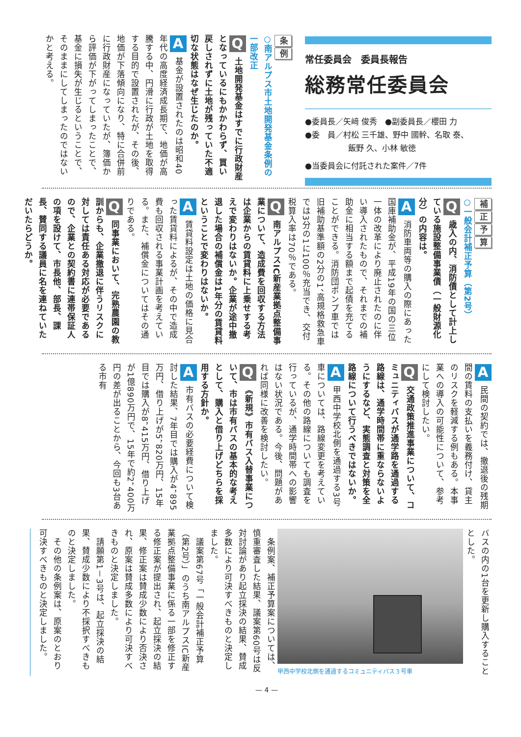常任委員会　委員長報告
総務常任委員会
●委員長／矢﨑 俊秀　●副委員長／櫻田 力
●委　員／村松 三千雄、野中 國幹、名取 泰、
飯野 久、小林 敏徳
●当委員会に付託された案件／7件
条例
○南アルプス市土地開発基金条例の一部改正
Q 土地開発基金はすでに行政財産となっているにもかかわらず、買い戻しされずに土地が残っていた不適切な状態はなぜ生じたのか。
A 基金が設置されたのは昭和40年代の高度経済成長期で、地価が高騰する中、円滑に行政が土地を取得する目的で設置されたが、その後、地価が下落傾向になり、特に合併前に行政財産になっていたが、簿価から評価が下がってしまったことで、基金に損失が生じるということで、そのままにしてしまったのではないかと考える。
補正予算
○一般会計補正予算（第2号）
Q 歳入の内、消防債として計上している施設整備事業債（一般財源化分）の内容は。
A 消防車両等の購入の際にあった国庫補助金が、平成19年の国の三位一体の改革により廃止されたのに伴い導入されたもので、それまでの補助金に相当する額まで起債を充てることができる。消防団ポンプ車では旧補助基準額の2分の1、高規格救急車では3分の1に100％充当でき、交付税算入率は70％である。
Q 南アルプスIC新産業拠点整備事業について、造成費を回収する方法は企業からの賃貸料に上乗せする考えで変わりはないか。企業が途中撤退した場合の補償金は1年分の賃貸料ということで変わりはないか。
A 賃貸料設定は土地の価格に見合った賃貸料によるが、その中で造成費も回収される事業計画を考えている。また、補償金についてはその通りである。
Q 同事業において、完熟農園の教訓からも、企業撤退に伴うリスクに対しては責任ある対応が必要であるので、企業との契約書に連帯保証人の項を設けて、市長他、部長、課長、賛同する議員に名を連ねていただいたらどうか。
A 民間の契約では、撤退後の残期間の賃料の支払いを義務付け、貸主のリスクを軽減する例もある。本事業への導入の可能性について、参考にして検討したい。
Q 交通政策推進事業について、コミュニティバスが通学路を通過する路線は、通学時間帯に重ならないようにするなど、実態調査と対策を全路線について行うべきではないか。
A 甲西中学校北側を通過する3号車については、路線変更を考えている。その他の路線についても調査を行っているが、通学時間帯への影響はない状況である。今後、問題があれば同様に改善を検討したい。
Q 《新規》市有バス入替事業について、市は市有バスの基本的な考えとして、購入と借り上げどちらを採用する方針か。
A 市有バスの必要経費について検討した結果、7年目では購入が4，895万円、借り上げが5，820万円、15年目では購入が8，415万円、借り上げが1億890万円で、15年で約2，400万円の差が出ることから、今回も3台ある市有
バスの内の1台を更新し購入することとした。
甲西中学校北側を通過するコミュニティバス３号車
　条例案、補正予算案については、慎重審査した結果、議案第60号は反対討論があり起立採決の結果、賛成多数により可決すべきものと決定しました。
　議案第67号「一般会計補正予算（第2号）」のうち南アルプスIC新産業拠点整備事業に係る一部を修正する修正案が提出され、起立採決の結果、修正案は賛成少数により否決され、原案は賛成多数により可決すべきものと決定しました。
　請願第1－3号は、起立採決の結果、賛成少数により不採択すべきものと決定しました。
　その他の条例案は、原案のとおり可決すべきものと決定しました。
— 4 —